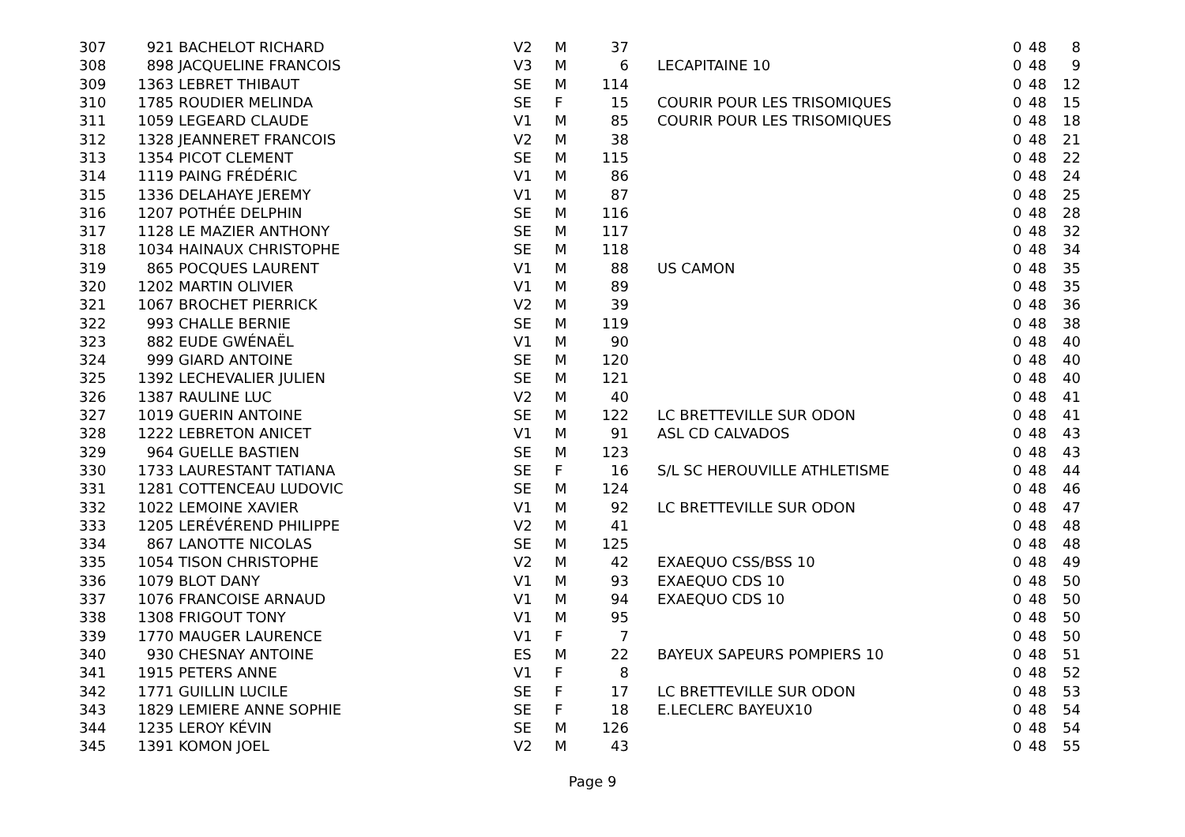| 307 | 921 | BACHELOT RICHARD | V2 | M | 37 | | 0 | 48 | 8 |
| 308 | 898 | JACQUELINE FRANCOIS | V3 | M | 6 | LECAPITAINE 10 | 0 | 48 | 9 |
| 309 | 1363 | LEBRET THIBAUT | SE | M | 114 | | 0 | 48 | 12 |
| 310 | 1785 | ROUDIER MELINDA | SE | F | 15 | COURIR POUR LES TRISOMIQUES | 0 | 48 | 15 |
| 311 | 1059 | LEGEARD CLAUDE | V1 | M | 85 | COURIR POUR LES TRISOMIQUES | 0 | 48 | 18 |
| 312 | 1328 | JEANNERET FRANCOIS | V2 | M | 38 | | 0 | 48 | 21 |
| 313 | 1354 | PICOT CLEMENT | SE | M | 115 | | 0 | 48 | 22 |
| 314 | 1119 | PAING FRÉDÉRIC | V1 | M | 86 | | 0 | 48 | 24 |
| 315 | 1336 | DELAHAYE JEREMY | V1 | M | 87 | | 0 | 48 | 25 |
| 316 | 1207 | POTHÉE DELPHIN | SE | M | 116 | | 0 | 48 | 28 |
| 317 | 1128 | LE MAZIER ANTHONY | SE | M | 117 | | 0 | 48 | 32 |
| 318 | 1034 | HAINAUX CHRISTOPHE | SE | M | 118 | | 0 | 48 | 34 |
| 319 | 865 | POCQUES LAURENT | V1 | M | 88 | US CAMON | 0 | 48 | 35 |
| 320 | 1202 | MARTIN OLIVIER | V1 | M | 89 | | 0 | 48 | 35 |
| 321 | 1067 | BROCHET PIERRICK | V2 | M | 39 | | 0 | 48 | 36 |
| 322 | 993 | CHALLE BERNIE | SE | M | 119 | | 0 | 48 | 38 |
| 323 | 882 | EUDE GWÉNAËL | V1 | M | 90 | | 0 | 48 | 40 |
| 324 | 999 | GIARD ANTOINE | SE | M | 120 | | 0 | 48 | 40 |
| 325 | 1392 | LECHEVALIER JULIEN | SE | M | 121 | | 0 | 48 | 40 |
| 326 | 1387 | RAULINE LUC | V2 | M | 40 | | 0 | 48 | 41 |
| 327 | 1019 | GUERIN ANTOINE | SE | M | 122 | LC BRETTEVILLE SUR ODON | 0 | 48 | 41 |
| 328 | 1222 | LEBRETON ANICET | V1 | M | 91 | ASL CD CALVADOS | 0 | 48 | 43 |
| 329 | 964 | GUELLE BASTIEN | SE | M | 123 | | 0 | 48 | 43 |
| 330 | 1733 | LAURESTANT TATIANA | SE | F | 16 | S/L SC HEROUVILLE ATHLETISME | 0 | 48 | 44 |
| 331 | 1281 | COTTENCEAU LUDOVIC | SE | M | 124 | | 0 | 48 | 46 |
| 332 | 1022 | LEMOINE XAVIER | V1 | M | 92 | LC BRETTEVILLE SUR ODON | 0 | 48 | 47 |
| 333 | 1205 | LERÉVÉREND PHILIPPE | V2 | M | 41 | | 0 | 48 | 48 |
| 334 | 867 | LANOTTE NICOLAS | SE | M | 125 | | 0 | 48 | 48 |
| 335 | 1054 | TISON CHRISTOPHE | V2 | M | 42 | EXAEQUO CSS/BSS 10 | 0 | 48 | 49 |
| 336 | 1079 | BLOT DANY | V1 | M | 93 | EXAEQUO CDS 10 | 0 | 48 | 50 |
| 337 | 1076 | FRANCOISE ARNAUD | V1 | M | 94 | EXAEQUO CDS 10 | 0 | 48 | 50 |
| 338 | 1308 | FRIGOUT TONY | V1 | M | 95 | | 0 | 48 | 50 |
| 339 | 1770 | MAUGER LAURENCE | V1 | F | 7 | | 0 | 48 | 50 |
| 340 | 930 | CHESNAY ANTOINE | ES | M | 22 | BAYEUX SAPEURS POMPIERS 10 | 0 | 48 | 51 |
| 341 | 1915 | PETERS ANNE | V1 | F | 8 | | 0 | 48 | 52 |
| 342 | 1771 | GUILLIN LUCILE | SE | F | 17 | LC BRETTEVILLE SUR ODON | 0 | 48 | 53 |
| 343 | 1829 | LEMIERE ANNE SOPHIE | SE | F | 18 | E.LECLERC BAYEUX10 | 0 | 48 | 54 |
| 344 | 1235 | LEROY KÉVIN | SE | M | 126 | | 0 | 48 | 54 |
| 345 | 1391 | KOMON JOEL | V2 | M | 43 | | 0 | 48 | 55 |
Page 9